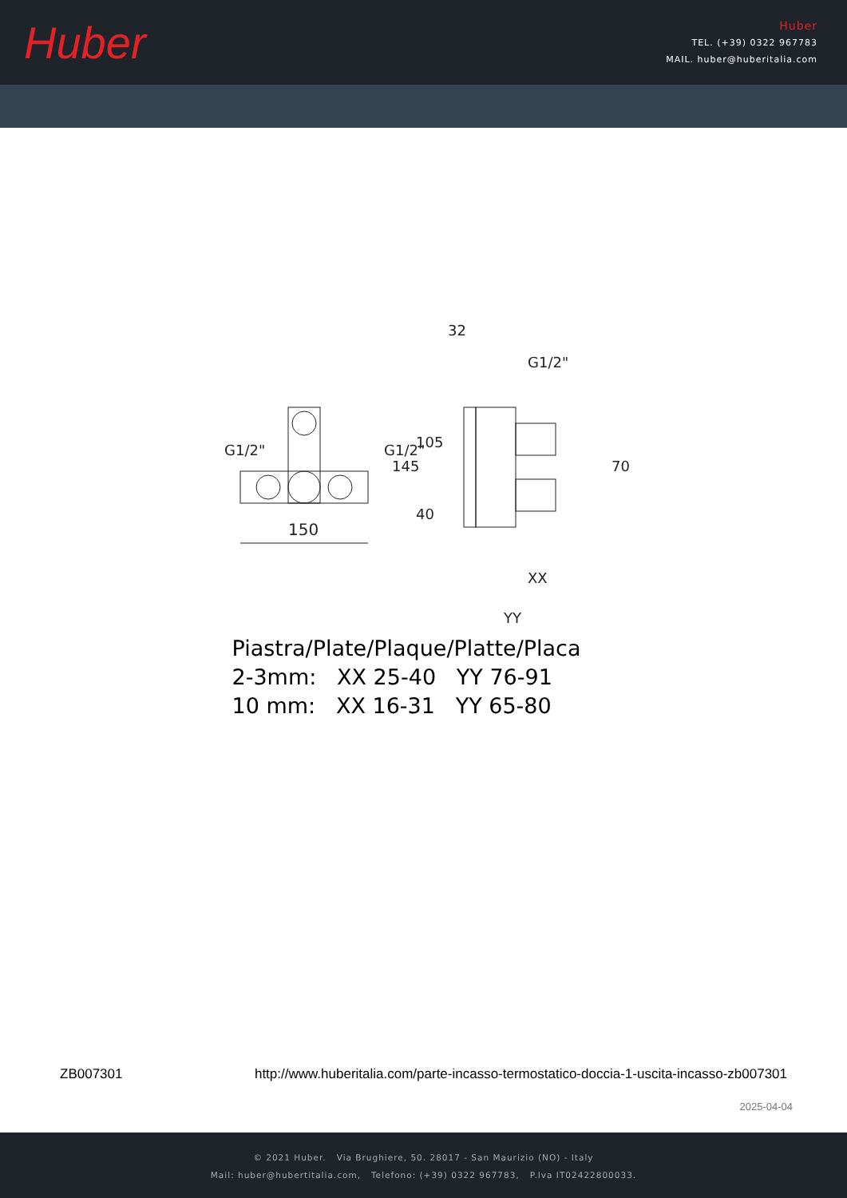Huber
Huber
TEL. (+39) 0322 967783
MAIL. huber@huberitalia.com
150
32
G1/2"
XX
YY
145
105
40
70
G1/2"
G1/2"
Piastra/Plate/Plaque/Platte/Placa
2-3mm: XX 25-40 YY 76-91
10 mm: XX 16-31 YY 65-80
ZB007301 http://www.huberitalia.com/parte-incasso-termostatico-doccia-1-uscita-incasso-zb007301
2025-04-04
© 2021 Huber. Via Brughiere, 50. 28017 - San Maurizio (NO) - Italy
Mail: huber@hubertitalia.com, Telefono: (+39) 0322 967783, P.Iva IT02422800033.